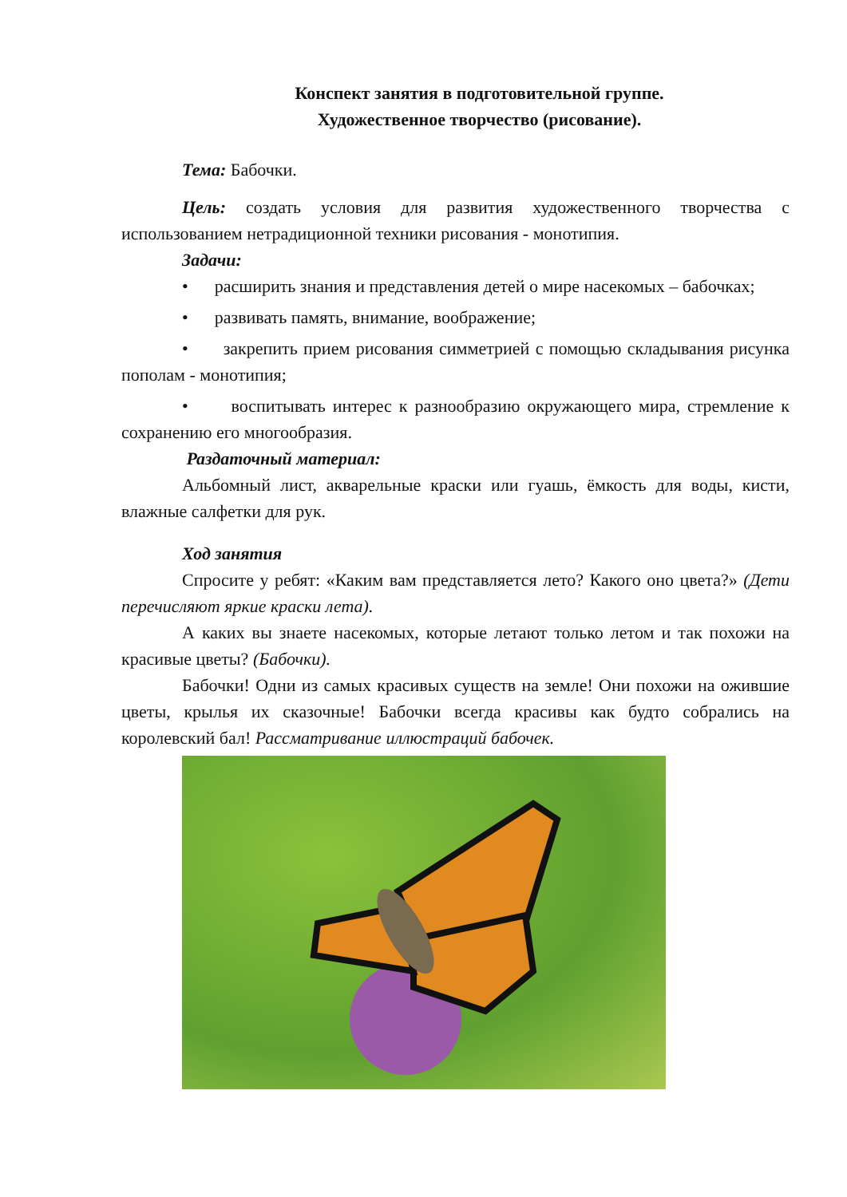Конспект занятия в подготовительной группе.
Художественное творчество (рисование).
Тема: Бабочки.
Цель: создать условия для развития художественного творчества с использованием нетрадиционной техники рисования - монотипия.
Задачи:
• расширить знания и представления детей о мире насекомых – бабочках;
• развивать память, внимание, воображение;
• закрепить прием рисования симметрией с помощью складывания рисунка пополам - монотипия;
• воспитывать интерес к разнообразию окружающего мира, стремление к сохранению его многообразия.
Раздаточный материал:
Альбомный лист, акварельные краски или гуашь, ёмкость для воды, кисти, влажные салфетки для рук.
Ход занятия
Спросите у ребят: «Каким вам представляется лето? Какого оно цвета?» (Дети перечисляют яркие краски лета).
А каких вы знаете насекомых, которые летают только летом и так похожи на красивые цветы? (Бабочки).
Бабочки! Одни из самых красивых существ на земле! Они похожи на ожившие цветы, крылья их сказочные! Бабочки всегда красивы как будто собрались на королевский бал! Рассматривание иллюстраций бабочек.